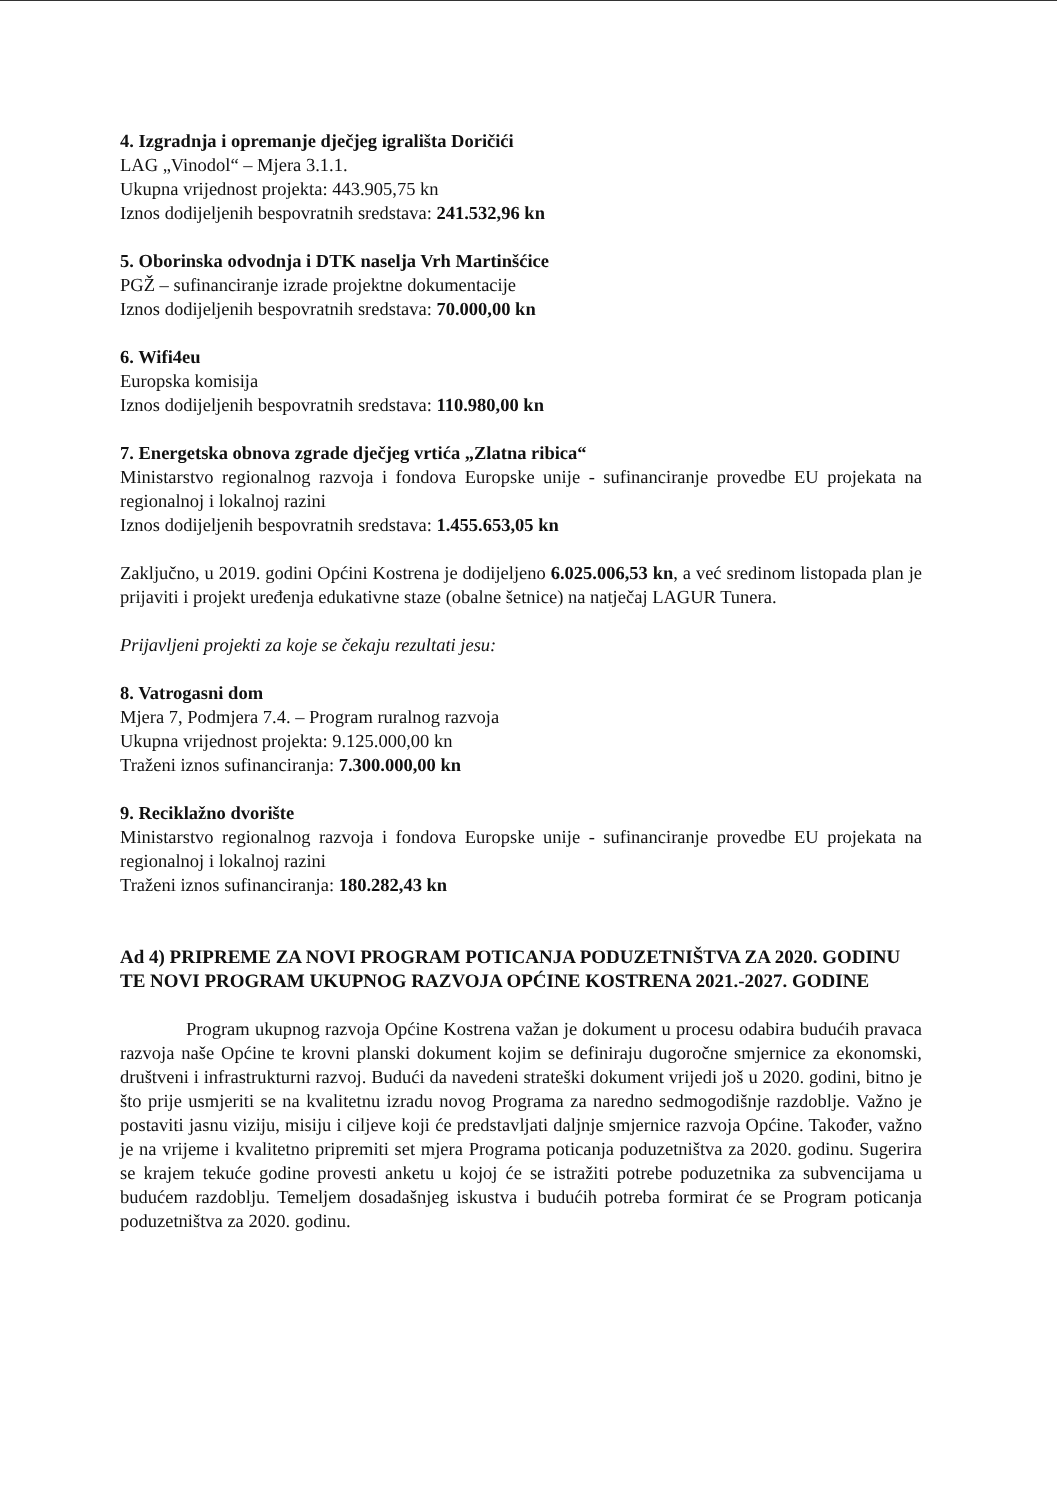4. Izgradnja i opremanje dječjeg igrališta Doričići
LAG „Vinodol“ – Mjera 3.1.1.
Ukupna vrijednost projekta: 443.905,75 kn
Iznos dodijeljenih bespovratnih sredstava: 241.532,96 kn
5. Oborinska odvodnja i DTK naselja Vrh Martinšćice
PGŽ – sufinanciranje izrade projektne dokumentacije
Iznos dodijeljenih bespovratnih sredstava: 70.000,00 kn
6. Wifi4eu
Europska komisija
Iznos dodijeljenih bespovratnih sredstava: 110.980,00 kn
7. Energetska obnova zgrade dječjeg vrtića „Zlatna ribica“
Ministarstvo regionalnog razvoja i fondova Europske unije - sufinanciranje provedbe EU projekata na regionalnoj i lokalnoj razini
Iznos dodijeljenih bespovratnih sredstava: 1.455.653,05 kn
Zaključno, u 2019. godini Općini Kostrena je dodijeljeno 6.025.006,53 kn, a već sredinom listopada plan je prijaviti i projekt uređenja edukativne staze (obalne šetnice) na natječaj LAGUR Tunera.
Prijavljeni projekti za koje se čekaju rezultati jesu:
8. Vatrogasni dom
Mjera 7, Podmjera 7.4. – Program ruralnog razvoja
Ukupna vrijednost projekta: 9.125.000,00 kn
Traženi iznos sufinanciranja: 7.300.000,00 kn
9. Reciklažno dvorište
Ministarstvo regionalnog razvoja i fondova Europske unije - sufinanciranje provedbe EU projekata na regionalnoj i lokalnoj razini
Traženi iznos sufinanciranja: 180.282,43 kn
Ad 4) PRIPREME ZA NOVI PROGRAM POTICANJA PODUZETNIŠTVA ZA 2020. GODINU TE NOVI PROGRAM UKUPNOG RAZVOJA OPĆINE KOSTRENA 2021.-2027. GODINE
Program ukupnog razvoja Općine Kostrena važan je dokument u procesu odabira budućih pravaca razvoja naše Općine te krovni planski dokument kojim se definiraju dugoročne smjernice za ekonomski, društveni i infrastrukturni razvoj. Budući da navedeni strateški dokument vrijedi još u 2020. godini, bitno je što prije usmjeriti se na kvalitetnu izradu novog Programa za naredno sedmogodišnje razdoblje. Važno je postaviti jasnu viziju, misiju i ciljeve koji će predstavljati daljnje smjernice razvoja Općine. Također, važno je na vrijeme i kvalitetno pripremiti set mjera Programa poticanja poduzetništva za 2020. godinu. Sugerira se krajem tekuće godine provesti anketu u kojoj će se istražiti potrebe poduzetnika za subvencijama u budućem razdoblju. Temeljem dosadašnjeg iskustva i budućih potreba formirat će se Program poticanja poduzetništva za 2020. godinu.